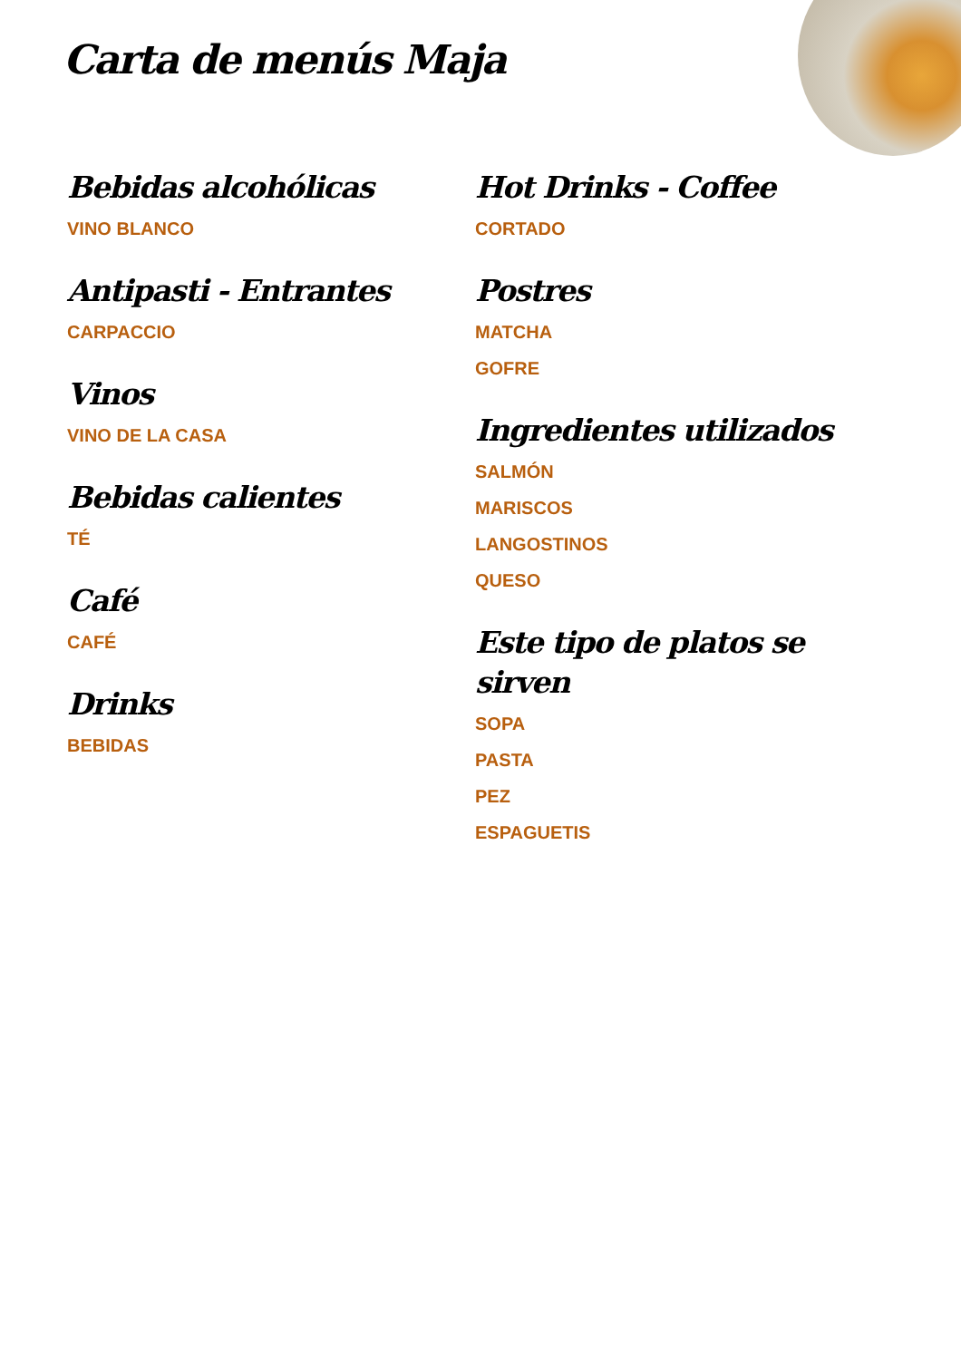Carta de menús Maja
Bebidas alcohólicas
VINO BLANCO
Antipasti - Entrantes
CARPACCIO
Vinos
VINO DE LA CASA
Bebidas calientes
TÉ
Café
CAFÉ
Drinks
BEBIDAS
Hot Drinks - Coffee
CORTADO
Postres
MATCHA
GOFRE
Ingredientes utilizados
SALMÓN
MARISCOS
LANGOSTINOS
QUESO
Este tipo de platos se sirven
SOPA
PASTA
PEZ
ESPAGUETIS